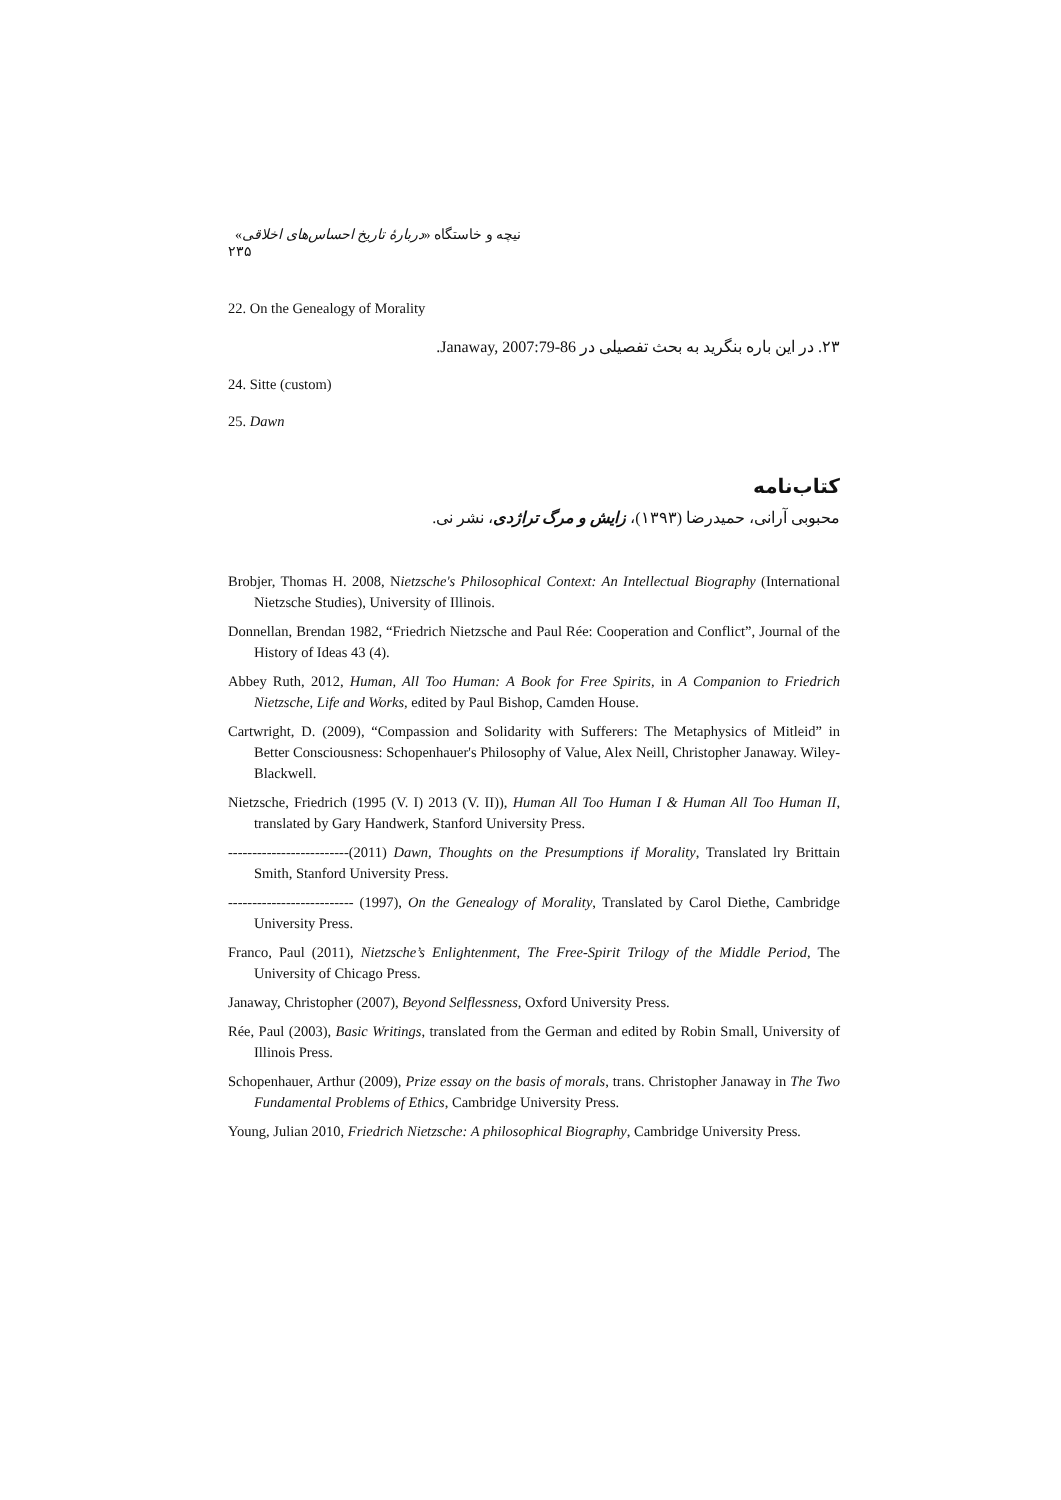نیچه و خاستگاه «دربارهٔ تاریخ احساس‌های اخلاقی» ۲۳۵
22. On the Genealogy of Morality
۲۳. در این باره بنگرید به بحث تفصیلی در Janaway, 2007:79-86.
24. Sitte (custom)
25. Dawn
کتاب‌نامه
محبوبی آرانی، حمیدرضا (۱۳۹۳)، زایش و مرگ تراژدی، نشر نی.
Brobjer, Thomas H. 2008, Nietzsche's Philosophical Context: An Intellectual Biography (International Nietzsche Studies), University of Illinois.
Donnellan, Brendan 1982, “Friedrich Nietzsche and Paul Rée: Cooperation and Conflict”, Journal of the History of Ideas 43 (4).
Abbey Ruth, 2012, Human, All Too Human: A Book for Free Spirits, in A Companion to Friedrich Nietzsche, Life and Works, edited by Paul Bishop, Camden House.
Cartwright, D. (2009), “Compassion and Solidarity with Sufferers: The Metaphysics of Mitleid” in Better Consciousness: Schopenhauer's Philosophy of Value, Alex Neill, Christopher Janaway. Wiley-Blackwell.
Nietzsche, Friedrich (1995 (V. I) 2013 (V. II)), Human All Too Human I & Human All Too Human II, translated by Gary Handwerk, Stanford University Press.
-------------------------(2011) Dawn, Thoughts on the Presumptions if Morality, Translated lry Brittain Smith, Stanford University Press.
-------------------------- (1997), On the Genealogy of Morality, Translated by Carol Diethe, Cambridge University Press.
Franco, Paul (2011), Nietzsche’s Enlightenment, The Free-Spirit Trilogy of the Middle Period, The University of Chicago Press.
Janaway, Christopher (2007), Beyond Selflessness, Oxford University Press.
Rée, Paul (2003), Basic Writings, translated from the German and edited by Robin Small, University of Illinois Press.
Schopenhauer, Arthur (2009), Prize essay on the basis of morals, trans. Christopher Janaway in The Two Fundamental Problems of Ethics, Cambridge University Press.
Young, Julian 2010, Friedrich Nietzsche: A philosophical Biography, Cambridge University Press.